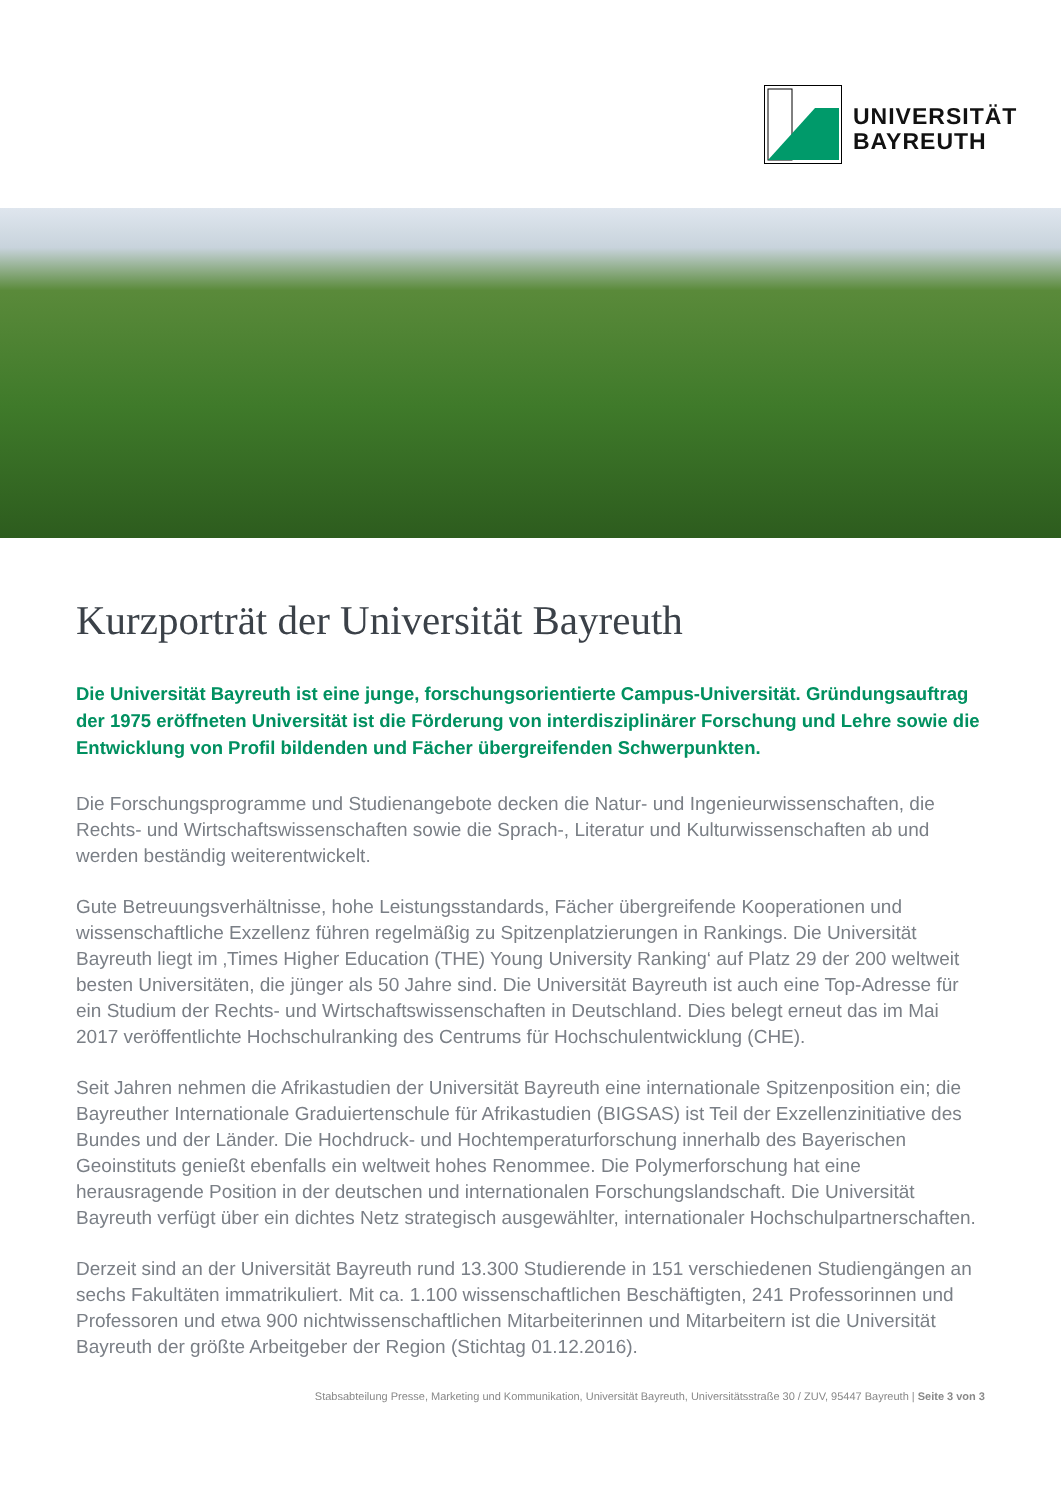UNIVERSITÄT
BAYREUTH
Kurzporträt der Universität Bayreuth
Die Universität Bayreuth ist eine junge, forschungsorientierte Campus-Universität. Gründungs­auftrag der 1975 eröffneten Universität ist die Förderung von interdisziplinärer Forschung und Lehre sowie die Entwicklung von Profil bildenden und Fächer übergreifenden Schwerpunkten.
Die Forschungsprogramme und Studienangebote decken die Natur- und Ingenieurwissenschaften, die Rechts- und Wirtschaftswissenschaften sowie die Sprach-, Literatur und Kulturwissenschaften ab und werden beständig weiterentwickelt.
Gute Betreuungsverhältnisse, hohe Leistungsstandards, Fächer übergreifende Kooperationen und wissenschaftliche Exzellenz führen regelmäßig zu Spitzenplatzierungen in Rankings. Die Universität Bayreuth liegt im ‚Times Higher Education (THE) Young University Ranking‘ auf Platz 29 der 200 weltweit besten Universitäten, die jünger als 50 Jahre sind. Die Universität Bayreuth ist auch eine Top-Adresse für ein Studium der Rechts- und Wirtschaftswissenschaften in Deutschland. Dies belegt erneut das im Mai 2017 veröffentlichte Hochschulranking des Centrums für Hochschulentwicklung (CHE).
Seit Jahren nehmen die Afrikastudien der Universität Bayreuth eine internationale Spitzenposition ein; die Bayreuther Internationale Graduiertenschule für Afrikastudien (BIGSAS) ist Teil der Exzellenz­initiative des Bundes und der Länder. Die Hochdruck- und Hochtemperaturforschung innerhalb des Bayerischen Geoinstituts genießt ebenfalls ein weltweit hohes Renommee. Die Polymerforschung hat eine herausragende Position in der deutschen und internationalen Forschungslandschaft. Die Universität Bayreuth verfügt über ein dichtes Netz strategisch ausgewählter, internationaler Hochschulpartnerschaften.
Derzeit sind an der Universität Bayreuth rund 13.300 Studierende in 151 verschiedenen Studiengängen an sechs Fakultäten immatrikuliert. Mit ca. 1.100 wissenschaftlichen Beschäftigten, 241 Professorinnen und Professoren und etwa 900 nichtwissenschaftlichen Mitarbeiterinnen und Mitarbeitern ist die Universität Bayreuth der größte Arbeitgeber der Region (Stichtag 01.12.2016).
Stabsabteilung Presse, Marketing und Kommunikation, Universität Bayreuth, Universitätsstraße 30 / ZUV, 95447 Bayreuth | Seite 3 von 3